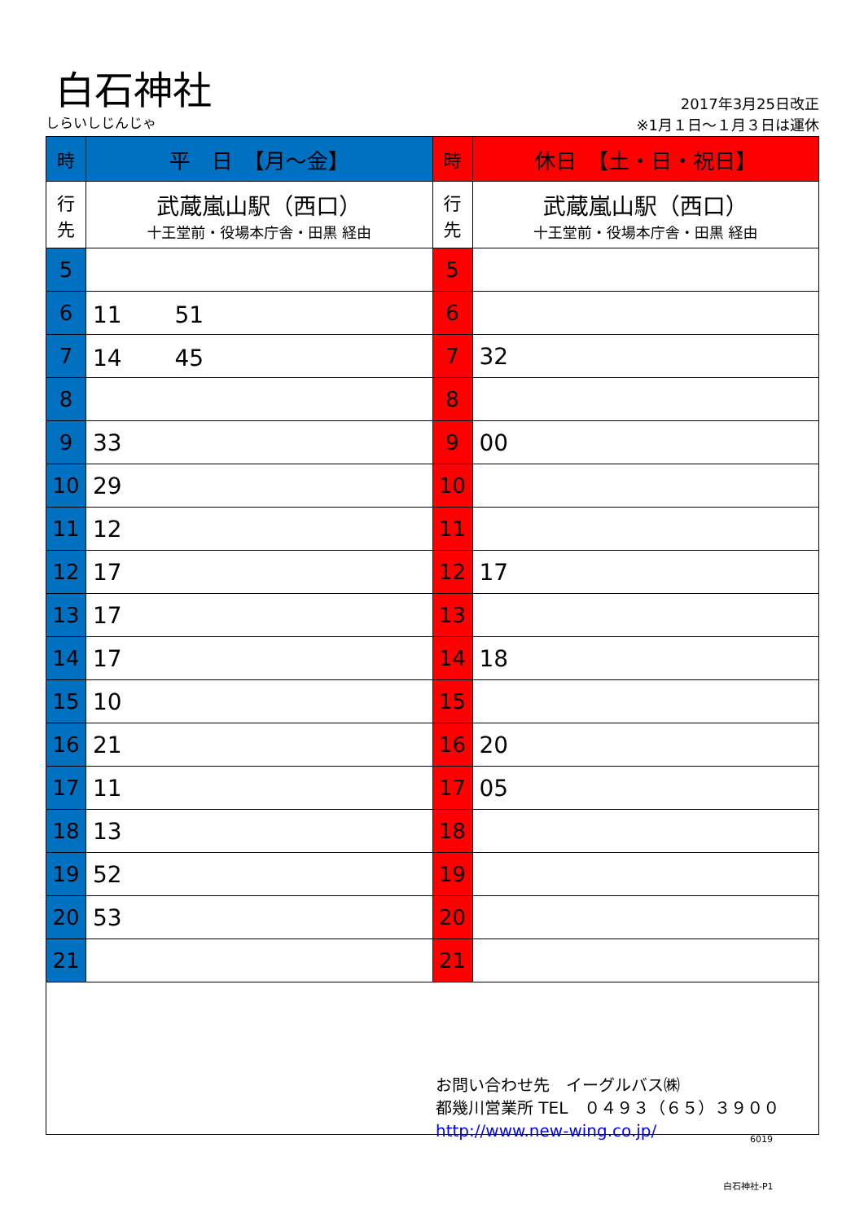白石神社
しらいしじんじゃ
2017年3月25日改正
※1月１日～１月３日は運休
| 時 | 平 日 【月～金】 | 時 | 休日 【土・日・祝日】 |
| --- | --- | --- | --- |
| 行 先 | 武蔵嵐山駅（西口） 十王堂前・役場本庁舎・田黒 経由 | 行 先 | 武蔵嵐山駅（西口） 十王堂前・役場本庁舎・田黒 経由 |
| 5 | | 5 | |
| 6 | 11 51 | 6 | |
| 7 | 14 45 | 7 | 32 |
| 8 | | 8 | |
| 9 | 33 | 9 | 00 |
| 10 | 29 | 10 | |
| 11 | 12 | 11 | |
| 12 | 17 | 12 | 17 |
| 13 | 17 | 13 | |
| 14 | 17 | 14 | 18 |
| 15 | 10 | 15 | |
| 16 | 21 | 16 | 20 |
| 17 | 11 | 17 | 05 |
| 18 | 13 | 18 | |
| 19 | 52 | 19 | |
| 20 | 53 | 20 | |
| 21 | | 21 | |
お問い合わせ先　イーグルバス㈱
都幾川営業所 TEL　０４９３（６５）３９００
http://www.new-wing.co.jp/
6019
白石神社-P1